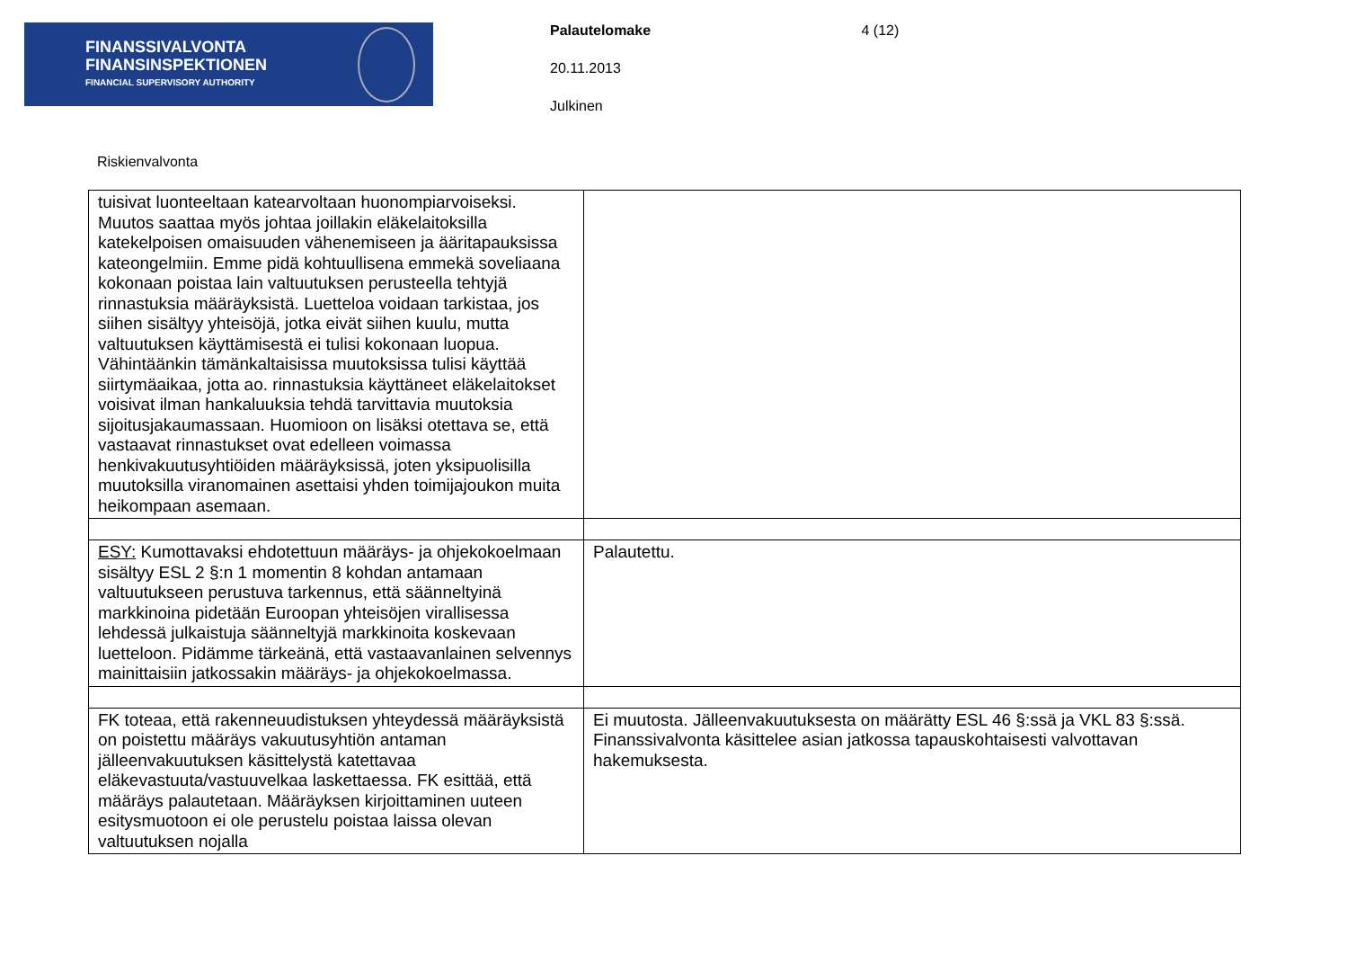FINANSSIVALVONTA
FINANSINSPEKTIONEN
FINANCIAL SUPERVISORY AUTHORITY
Palautelomake 4 (12)
20.11.2013
Julkinen
Riskienvalvonta
| tuisivat luonteeltaan katearvoltaan huonompiarvoiseksi. Muutos saattaa myös johtaa joillakin eläkelaitoksilla katekelpoisen omaisuuden vähenemiseen ja ääritapauksissa kateongelmiin. Emme pidä kohtuullisena emmekä soveliaana kokonaan poistaa lain valtuutuksen perusteella tehtyjä rinnastuksia määräyksistä. Luetteloa voidaan tarkistaa, jos siihen sisältyy yhteisöjä, jotka eivät siihen kuulu, mutta valtuutuksen käyttämisestä ei tulisi kokonaan luopua. Vähintäänkin tämänkaltaisissa muutoksissa tulisi käyttää siirtymäaikaa, jotta ao. rinnastuksia käyttäneet eläkelaitokset voisivat ilman hankaluuksia tehdä tarvittavia muutoksia sijoitusjakaumassaan. Huomioon on lisäksi otettava se, että vastaavat rinnastukset ovat edelleen voimassa henkivakuutusyhtiöiden määräyksissä, joten yksipuolisilla muutoksilla viranomainen asettaisi yhden toimijajoukon muita heikompaan asemaan. | |
| ESY: Kumottavaksi ehdotettuun määräys- ja ohjekokoelmaan sisältyy ESL 2 §:n 1 momentin 8 kohdan antamaan valtuutukseen perustuva tarkennus, että säänneltyinä markkinoina pidetään Euroopan yhteisöjen virallisessa lehdessä julkaistuja säänneltyjä markkinoita koskevaan luetteloon. Pidämme tärkeänä, että vastaavanlainen selvennys mainittaisiin jatkossakin määräys- ja ohjekokoelmassa. | Palautettu. |
| FK toteaa, että rakenneuudistuksen yhteydessä määräyksistä on poistettu määräys vakuutusyhtiön antaman jälleenvakuutuksen käsittelystä katettavaa eläkevastuuta/vastuuvelkaa laskettaessa. FK esittää, että määräys palautetaan. Määräyksen kirjoittaminen uuteen esitysmuotoon ei ole perustelu poistaa laissa olevan valtuutuksen nojalla | Ei muutosta. Jälleenvakuutuksesta on määrätty ESL 46 §:ssä ja VKL 83 §:ssä. Finanssivalvonta käsittelee asian jatkossa tapauskohtaisesti valvottavan hakemuksesta. |